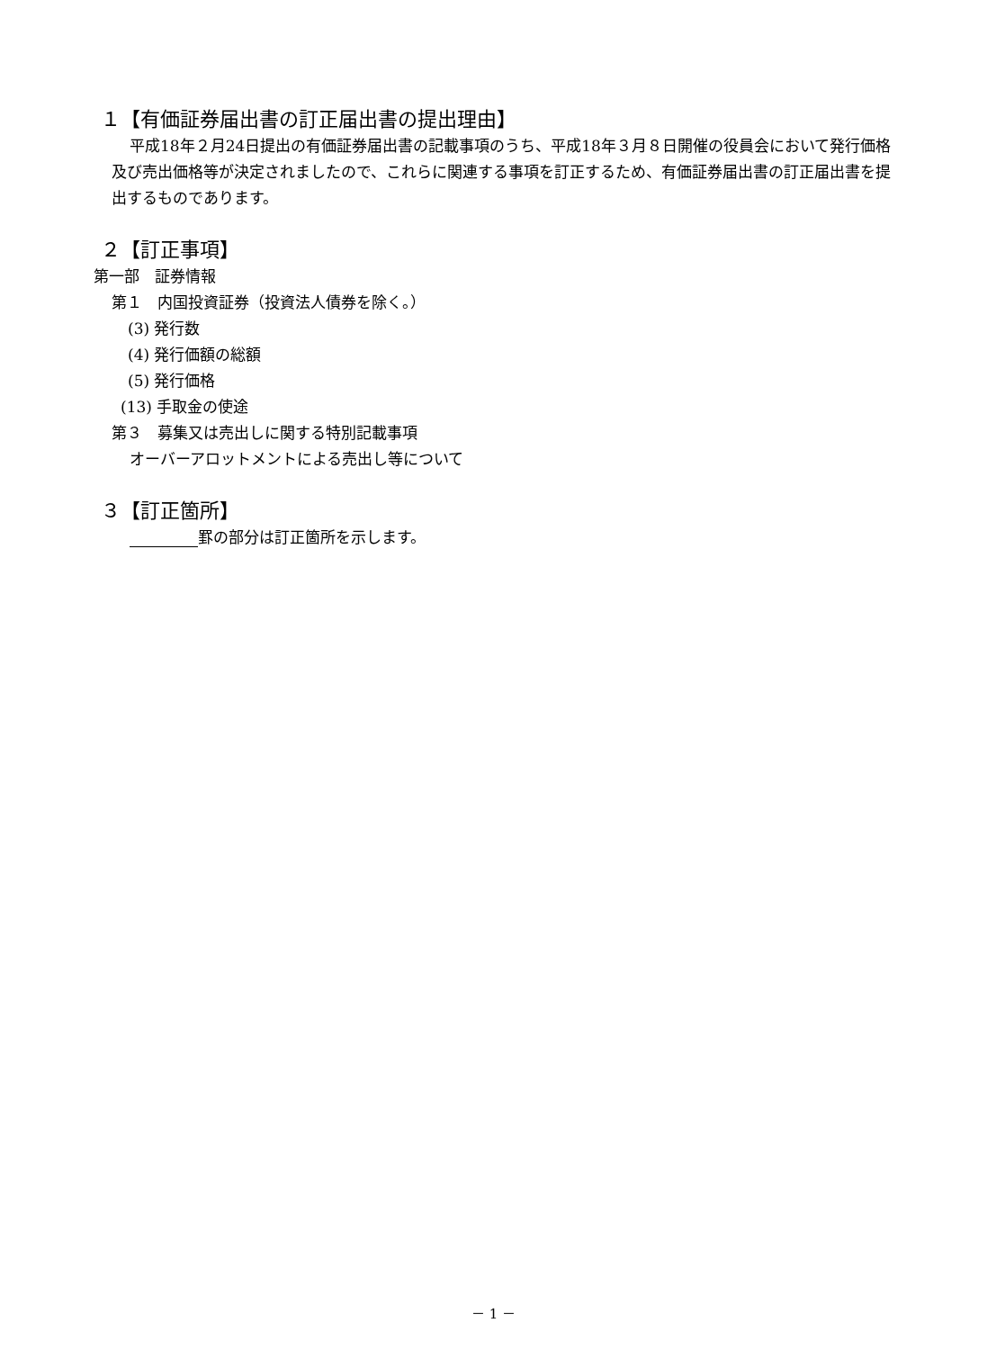１【有価証券届出書の訂正届出書の提出理由】
平成18年２月24日提出の有価証券届出書の記載事項のうち、平成18年３月８日開催の役員会において発行価格及び売出価格等が決定されましたので、これらに関連する事項を訂正するため、有価証券届出書の訂正届出書を提出するものであります。
２【訂正事項】
第一部　証券情報
第１　内国投資証券（投資法人債券を除く。）
(3) 発行数
(4) 発行価額の総額
(5) 発行価格
(13) 手取金の使途
第３　募集又は売出しに関する特別記載事項
オーバーアロットメントによる売出し等について
３【訂正箇所】
罫の部分は訂正箇所を示します。
－ 1 －